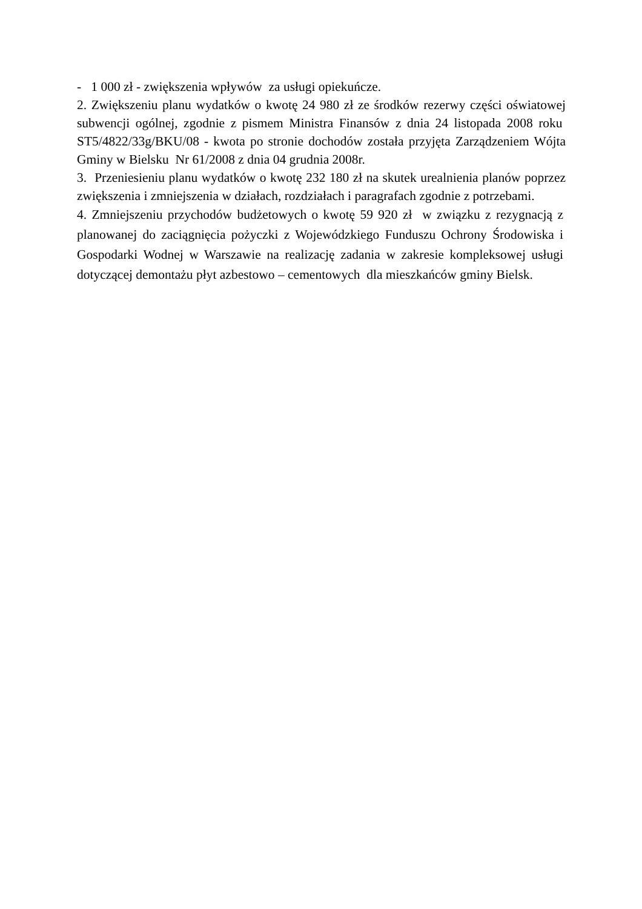- 1 000 zł - zwiększenia wpływów za usługi opiekuńcze.
2. Zwiększeniu planu wydatków o kwotę 24 980 zł ze środków rezerwy części oświatowej subwencji ogólnej, zgodnie z pismem Ministra Finansów z dnia 24 listopada 2008 roku ST5/4822/33g/BKU/08 - kwota po stronie dochodów została przyjęta Zarządzeniem Wójta Gminy w Bielsku Nr 61/2008 z dnia 04 grudnia 2008r.
3. Przeniesieniu planu wydatków o kwotę 232 180 zł na skutek urealnienia planów poprzez zwiększenia i zmniejszenia w działach, rozdziałach i paragrafach zgodnie z potrzebami.
4. Zmniejszeniu przychodów budżetowych o kwotę 59 920 zł w związku z rezygnacją z planowanej do zaciągnięcia pożyczki z Wojewódzkiego Funduszu Ochrony Środowiska i Gospodarki Wodnej w Warszawie na realizację zadania w zakresie kompleksowej usługi dotyczącej demontażu płyt azbestowo – cementowych dla mieszkańców gminy Bielsk.